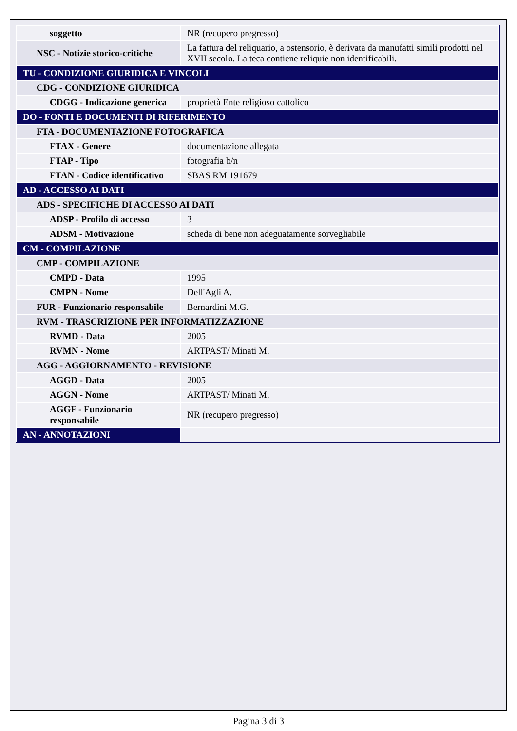| soggetto | NR (recupero pregresso) |
| NSC - Notizie storico-critiche | La fattura del reliquario, a ostensorio, è derivata da manufatti simili prodotti nel XVII secolo. La teca contiene reliquie non identificabili. |
| TU - CONDIZIONE GIURIDICA E VINCOLI | |
| CDG - CONDIZIONE GIURIDICA | |
| CDGG - Indicazione generica | proprietà Ente religioso cattolico |
| DO - FONTI E DOCUMENTI DI RIFERIMENTO | |
| FTA - DOCUMENTAZIONE FOTOGRAFICA | |
| FTAX - Genere | documentazione allegata |
| FTAP - Tipo | fotografia b/n |
| FTAN - Codice identificativo | SBAS RM 191679 |
| AD - ACCESSO AI DATI | |
| ADS - SPECIFICHE DI ACCESSO AI DATI | |
| ADSP - Profilo di accesso | 3 |
| ADSM - Motivazione | scheda di bene non adeguatamente sorvegliabile |
| CM - COMPILAZIONE | |
| CMP - COMPILAZIONE | |
| CMPD - Data | 1995 |
| CMPN - Nome | Dell'Agli A. |
| FUR - Funzionario responsabile | Bernardini M.G. |
| RVM - TRASCRIZIONE PER INFORMATIZZAZIONE | |
| RVMD - Data | 2005 |
| RVMN - Nome | ARTPAST/ Minati M. |
| AGG - AGGIORNAMENTO - REVISIONE | |
| AGGD - Data | 2005 |
| AGGN - Nome | ARTPAST/ Minati M. |
| AGGF - Funzionario responsabile | NR (recupero pregresso) |
| AN - ANNOTAZIONI | |
Pagina 3 di 3